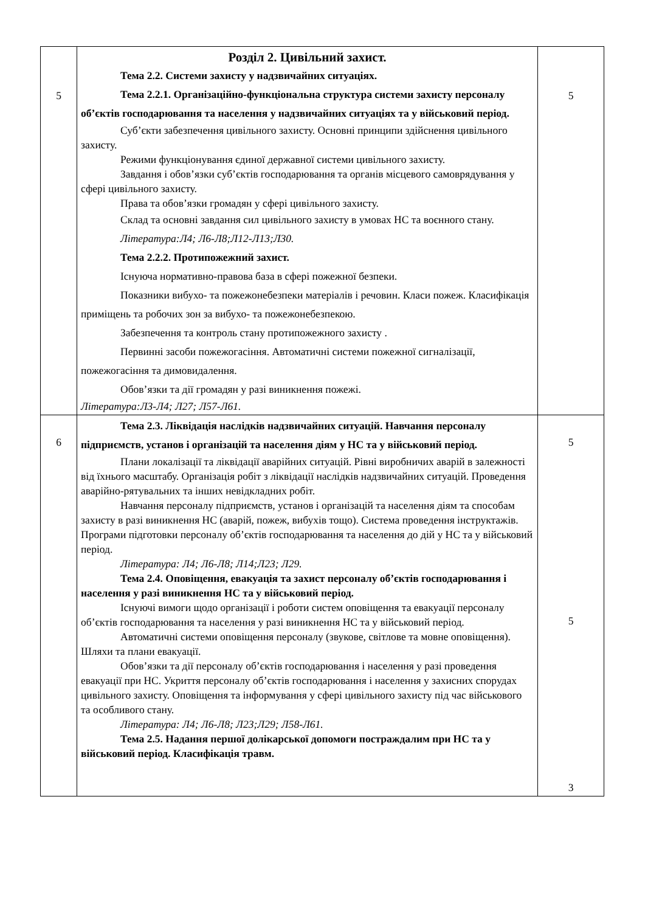| 5 | Розділ 2. Цивільний захист. Тема 2.2. Системи захисту у надзвичайних ситуаціях. Тема 2.2.1. Організаційно-функціональна структура системи захисту персоналу об’єктів господарювання та населення у надзвичайних ситуаціях та у військовий період. Суб’єкти забезпечення цивільного захисту. Основні принципи здійснення цивільного захисту. Режими функціонування єдиної державної системи цивільного захисту. Завдання і обов’язки суб’єктів господарювання та органів місцевого самоврядування у сфері цивільного захисту. Права та обов’язки громадян у сфері цивільного захисту. Склад та основні завдання сил цивільного захисту в умовах НС та воєнного стану. Література:Л4; Л6-Л8;Л12-Л13;Л30. Тема 2.2.2. Протипожежний захист. Існуюча нормативно-правова база в сфері пожежної безпеки. Показники вибухо- та пожежонебезпеки матеріалів і речовин. Класи пожеж. Класифікація приміщень та робочих зон за вибухо- та пожежонебезпекою. Забезпечення та контроль стану протипожежного захисту . Первинні засоби пожежогасіння. Автоматичні системи пожежної сигналізації, пожежогасіння та димовидалення. Обов’язки та дії громадян у разі виникнення пожежі. Література:Л3-Л4; Л27; Л57-Л61. | 5 |
| 6 | Тема 2.3. Ліквідація наслідків надзвичайних ситуацій. Навчання персоналу підприємств, установ і організацій та населення діям у НС та у військовий період. Плани локалізації та ліквідації аварійних ситуацій. Рівні виробничих аварій в залежності від їхнього масштабу. Організація робіт з ліквідації наслідків надзвичайних ситуацій. Проведення аварійно-рятувальних та інших невідкладних робіт. Навчання персоналу підприємств, установ і організацій та населення діям та способам захисту в разі виникнення НС (аварій, пожеж, вибухів тощо). Система проведення інструктажів. Програми підготовки персоналу об’єктів господарювання та населення до дій у НС та у військовий період. Література: Л4; Л6-Л8; Л14;Л23; Л29. Тема 2.4. Оповіщення, евакуація та захист персоналу об’єктів господарювання і населення у разі виникнення НС та у військовий період. Існуючі вимоги щодо організації і роботи систем оповіщення та евакуації персоналу об’єктів господарювання та населення у разі виникнення НС та у військовий період. Автоматичні системи оповіщення персоналу (звукове, світлове та мовне оповіщення). Шляхи та плани евакуації. Обов’язки та дії персоналу об’єктів господарювання і населення у разі проведення евакуації при НС. Укриття персоналу об’єктів господарювання і населення у захисних спорудах цивільного захисту. Оповіщення та інформування у сфері цивільного захисту під час військового та особливого стану. Література: Л4; Л6-Л8; Л23;Л29; Л58-Л61. Тема 2.5. Надання першої долікарської допомоги постраждалим при НС та у військовий період. Класифікація травм. | 5 5 3 |